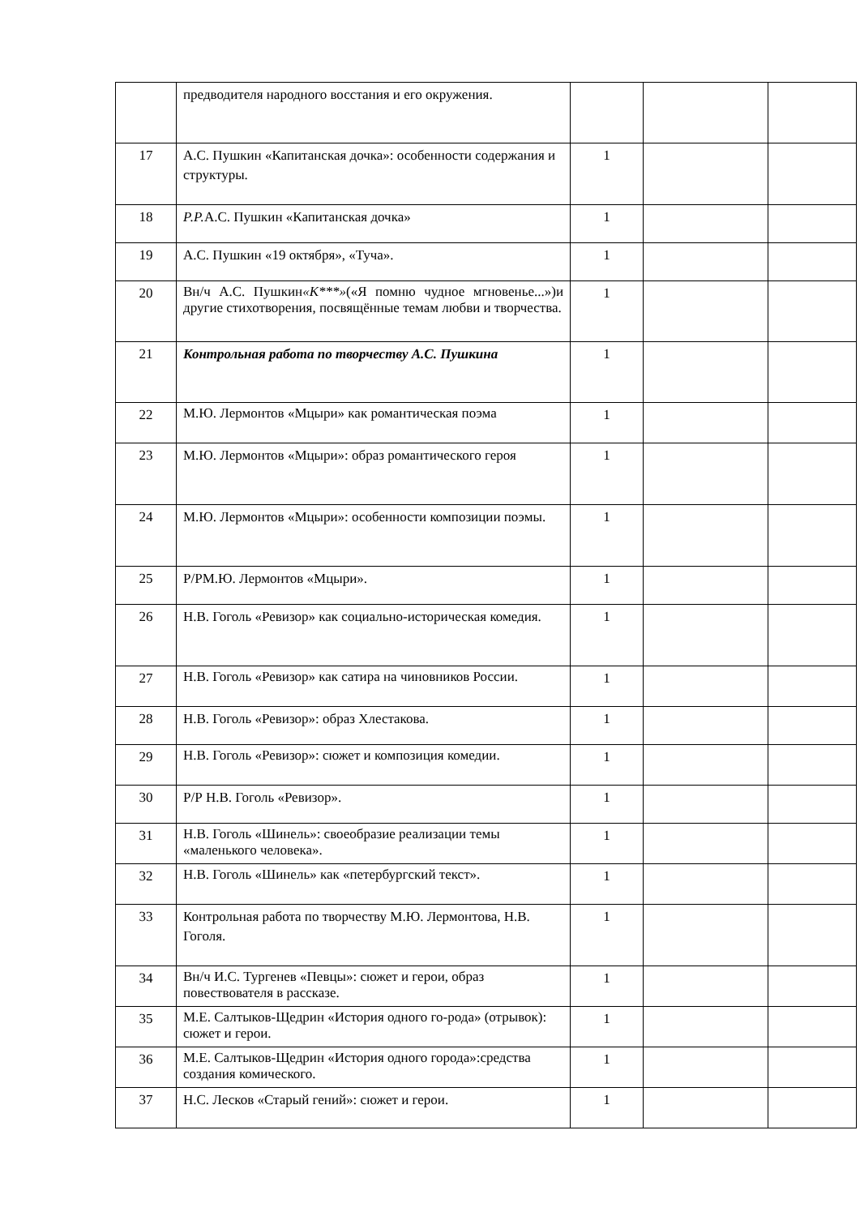| | предводителя народного восстания и его окружения. | | | |
| 17 | А.С. Пушкин «Капитанская дочка»: особенности содержания и структуры. | 1 | | |
| 18 | Р.Р. А.С. Пушкин «Капитанская дочка» | 1 | | |
| 19 | А.С. Пушкин «19 октября», «Туча». | 1 | | |
| 20 | Вн/ч А.С. Пушкин «К***» («Я помню чудное мгновенье...»)и другие стихотворения, посвящённые темам любви и творчества. | 1 | | |
| 21 | Контрольная работа по творчеству А.С. Пушкина | 1 | | |
| 22 | М.Ю. Лермонтов «Мцыри» как романтическая поэма | 1 | | |
| 23 | М.Ю. Лермонтов «Мцыри»: образ романтического героя | 1 | | |
| 24 | М.Ю. Лермонтов «Мцыри»: особенности композиции поэмы. | 1 | | |
| 25 | Р/РМ.Ю. Лермонтов «Мцыри». | 1 | | |
| 26 | Н.В. Гоголь «Ревизор» как социально-историческая комедия. | 1 | | |
| 27 | Н.В. Гоголь «Ревизор» как сатира на чиновников России. | 1 | | |
| 28 | Н.В. Гоголь «Ревизор»: образ Хлестакова. | 1 | | |
| 29 | Н.В. Гоголь «Ревизор»: сюжет и композиция комедии. | 1 | | |
| 30 | Р/Р Н.В. Гоголь «Ревизор». | 1 | | |
| 31 | Н.В. Гоголь «Шинель»: своеобразие реализации темы «маленького человека». | 1 | | |
| 32 | Н.В. Гоголь «Шинель» как «петербургский текст». | 1 | | |
| 33 | Контрольная работа по творчеству М.Ю. Лермонтова, Н.В. Гоголя. | 1 | | |
| 34 | Вн/ч И.С. Тургенев «Певцы»: сюжет и герои, образ повествователя в рассказе. | 1 | | |
| 35 | М.Е. Салтыков-Щедрин «История одного го-рода» (отрывок): сюжет и герои. | 1 | | |
| 36 | М.Е. Салтыков-Щедрин «История одного города»:средства создания комического. | 1 | | |
| 37 | Н.С. Лесков «Старый гений»: сюжет и герои. | 1 | | |